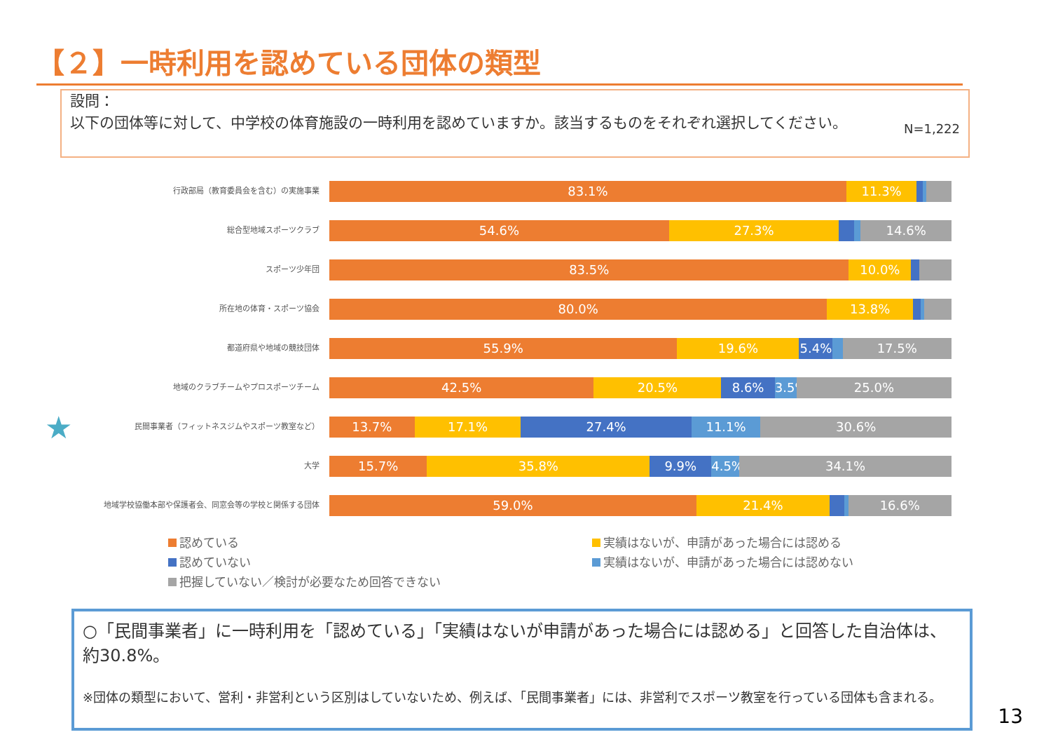【２】一時利用を認めている団体の類型
設問：
以下の団体等に対して、中学校の体育施設の一時利用を認めていますか。該当するものをそれぞれ選択してください。
N=1,222
行政部局（教育委員会を含む）の実施事業
83.1% 11.3%
総合型地域スポーツクラブ
54.6% 27.3% 14.6%
スポーツ少年団
83.5% 10.0%
所在地の体育・スポーツ協会
80.0% 13.8%
都道府県や地域の競技団体
55.9% 19.6% 5.4% 17.5%
地域のクラブチームやプロスポーツチーム
42.5% 20.5% 8.6% 3.5% 25.0%
★
民間事業者（フィットネスジムやスポーツ教室など）
13.7% 17.1% 27.4% 11.1% 30.6%
大学
15.7% 35.8% 9.9% 4.5% 34.1%
地域学校協働本部や保護者会、同窓会等の学校と関係する団体
59.0% 21.4% 16.6%
認めている
認めていない
把握していない／検討が必要なため回答できない
実績はないが、申請があった場合には認める
実績はないが、申請があった場合には認めない
○「民間事業者」に一時利用を「認めている」「実績はないが申請があった場合には認める」と回答した自治体は、約30.8%。
※団体の類型において、営利・非営利という区別はしていないため、例えば、「民間事業者」には、非営利でスポーツ教室を行っている団体も含まれる。
13